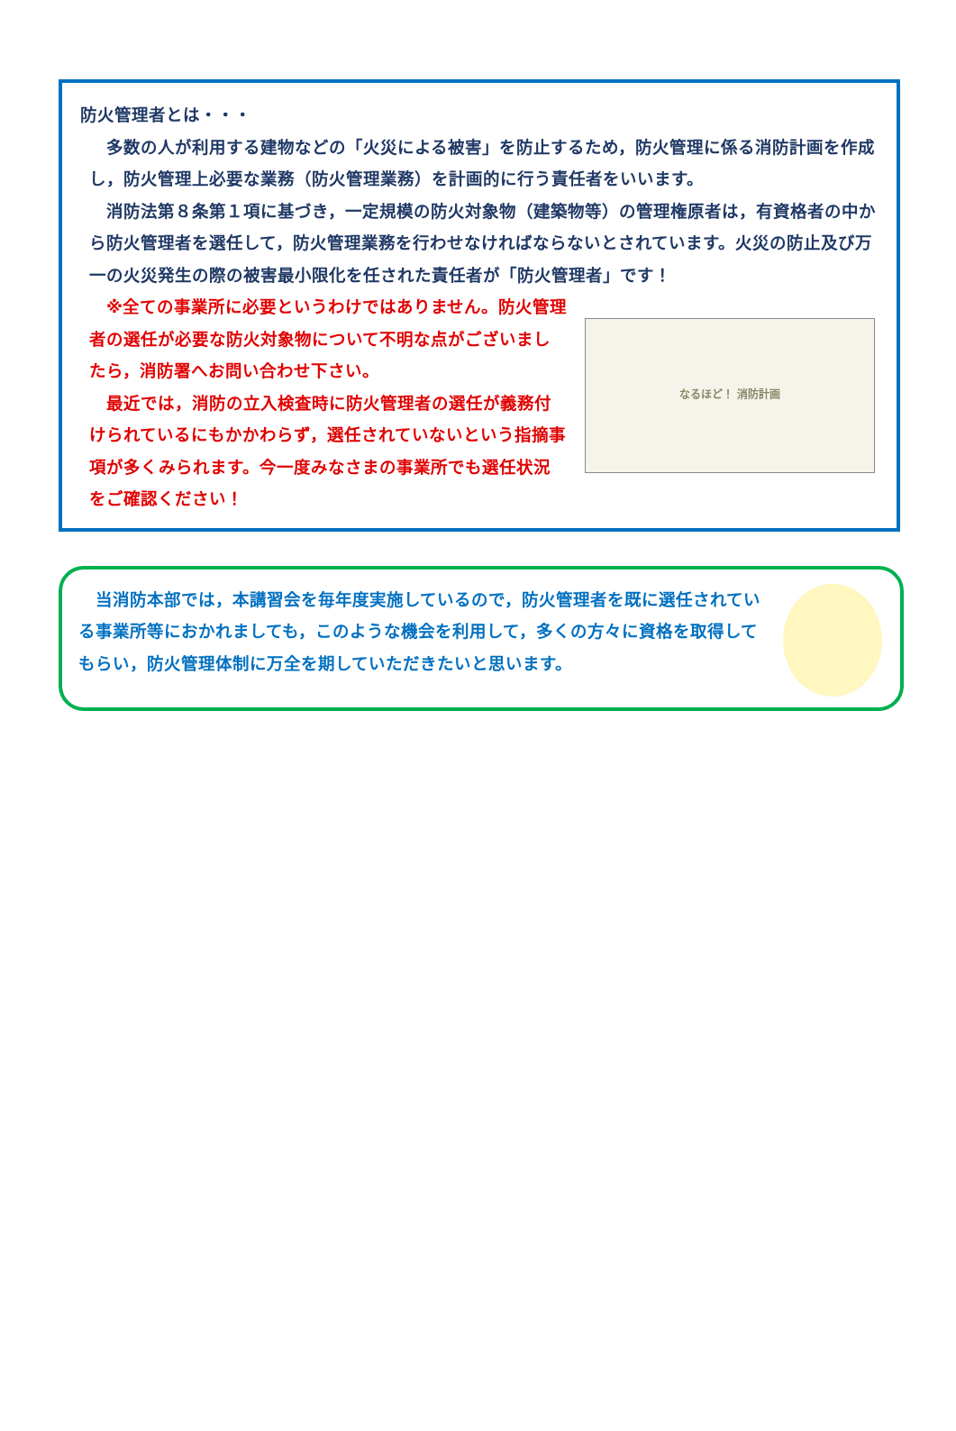防火管理者とは・・・
　多数の人が利用する建物などの「火災による被害」を防止するため，防火管理に係る消防計画を作成し，防火管理上必要な業務（防火管理業務）を計画的に行う責任者をいいます。
　消防法第８条第１項に基づき，一定規模の防火対象物（建築物等）の管理権原者は，有資格者の中から防火管理者を選任して，防火管理業務を行わせなければならないとされています。火災の防止及び万一の火災発生の際の被害最小限化を任された責任者が「防火管理者」です！
　※全ての事業所に必要というわけではありません。防火管理者の選任が必要な防火対象物について不明な点がございましたら，消防署へお問い合わせ下さい。
　最近では，消防の立入検査時に防火管理者の選任が義務付けられているにもかかわらず，選任されていないという指摘事項が多くみられます。今一度みなさまの事業所でも選任状況をご確認ください！
なるほど！ 消防計画
　当消防本部では，本講習会を毎年度実施しているので，防火管理者を既に選任されている事業所等におかれましても，このような機会を利用して，多くの方々に資格を取得してもらい，防火管理体制に万全を期していただきたいと思います。